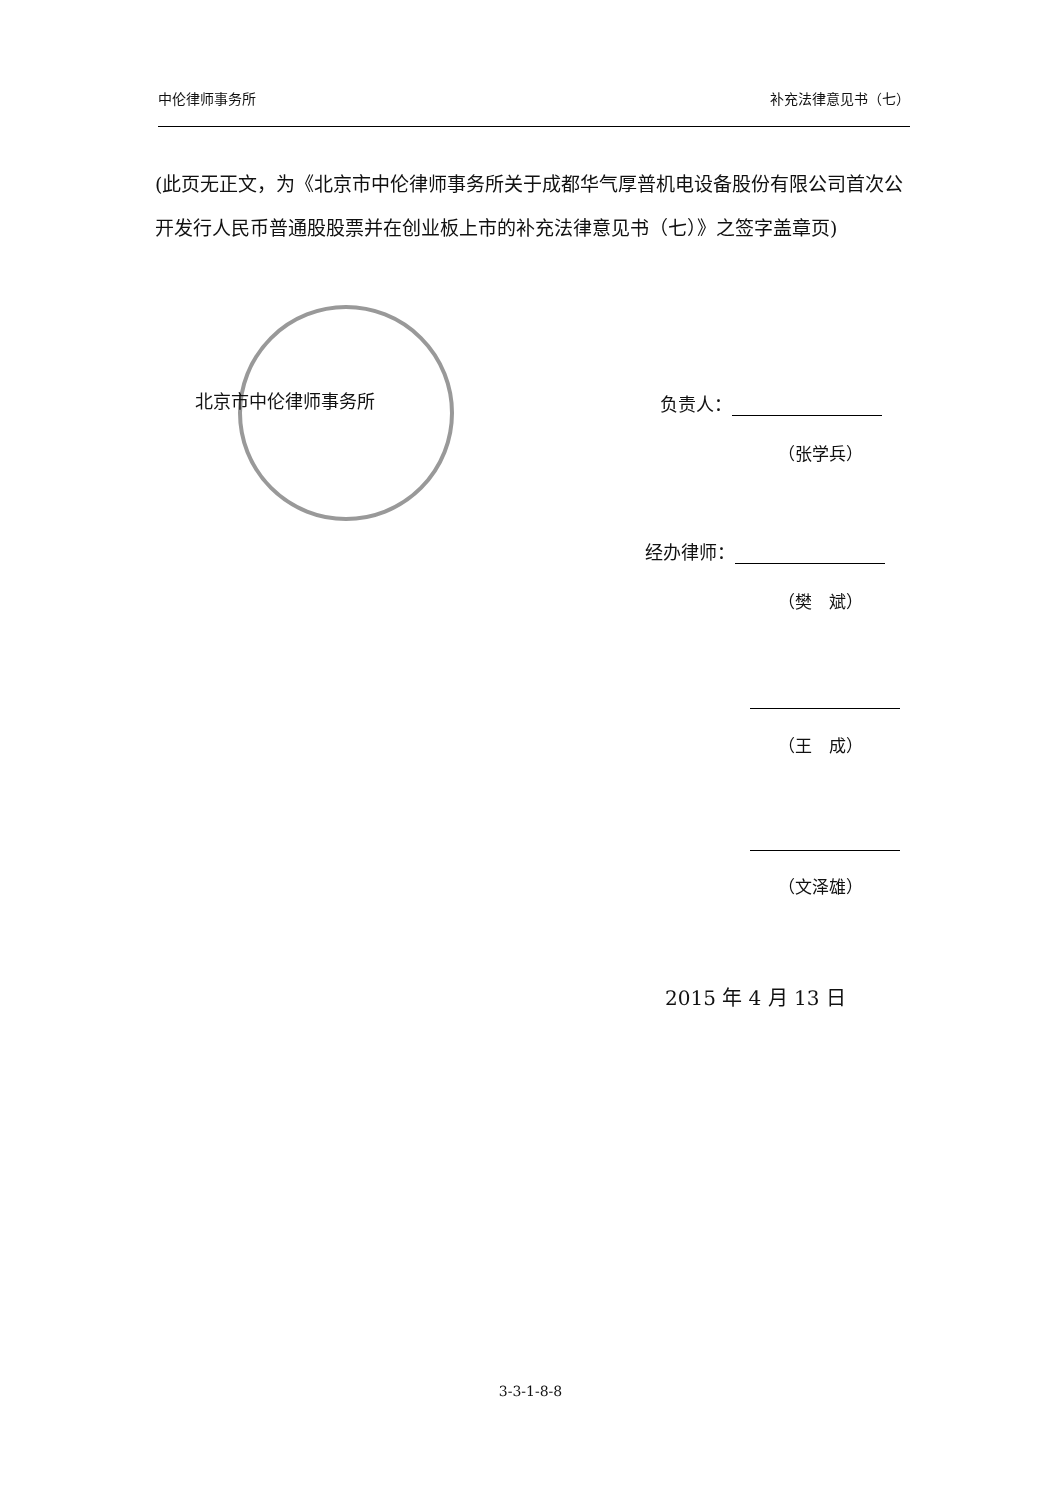中伦律师事务所 补充法律意见书（七）
(此页无正文，为《北京市中伦律师事务所关于成都华气厚普机电设备股份有限公司首次公开发行人民币普通股股票并在创业板上市的补充法律意见书（七）》之签字盖章页)
北京市中伦律师事务所 负责人：
（张学兵）
经办律师：
（樊　斌）
（王　成）
（文泽雄）
2015 年 4 月 13 日
3-3-1-8-8